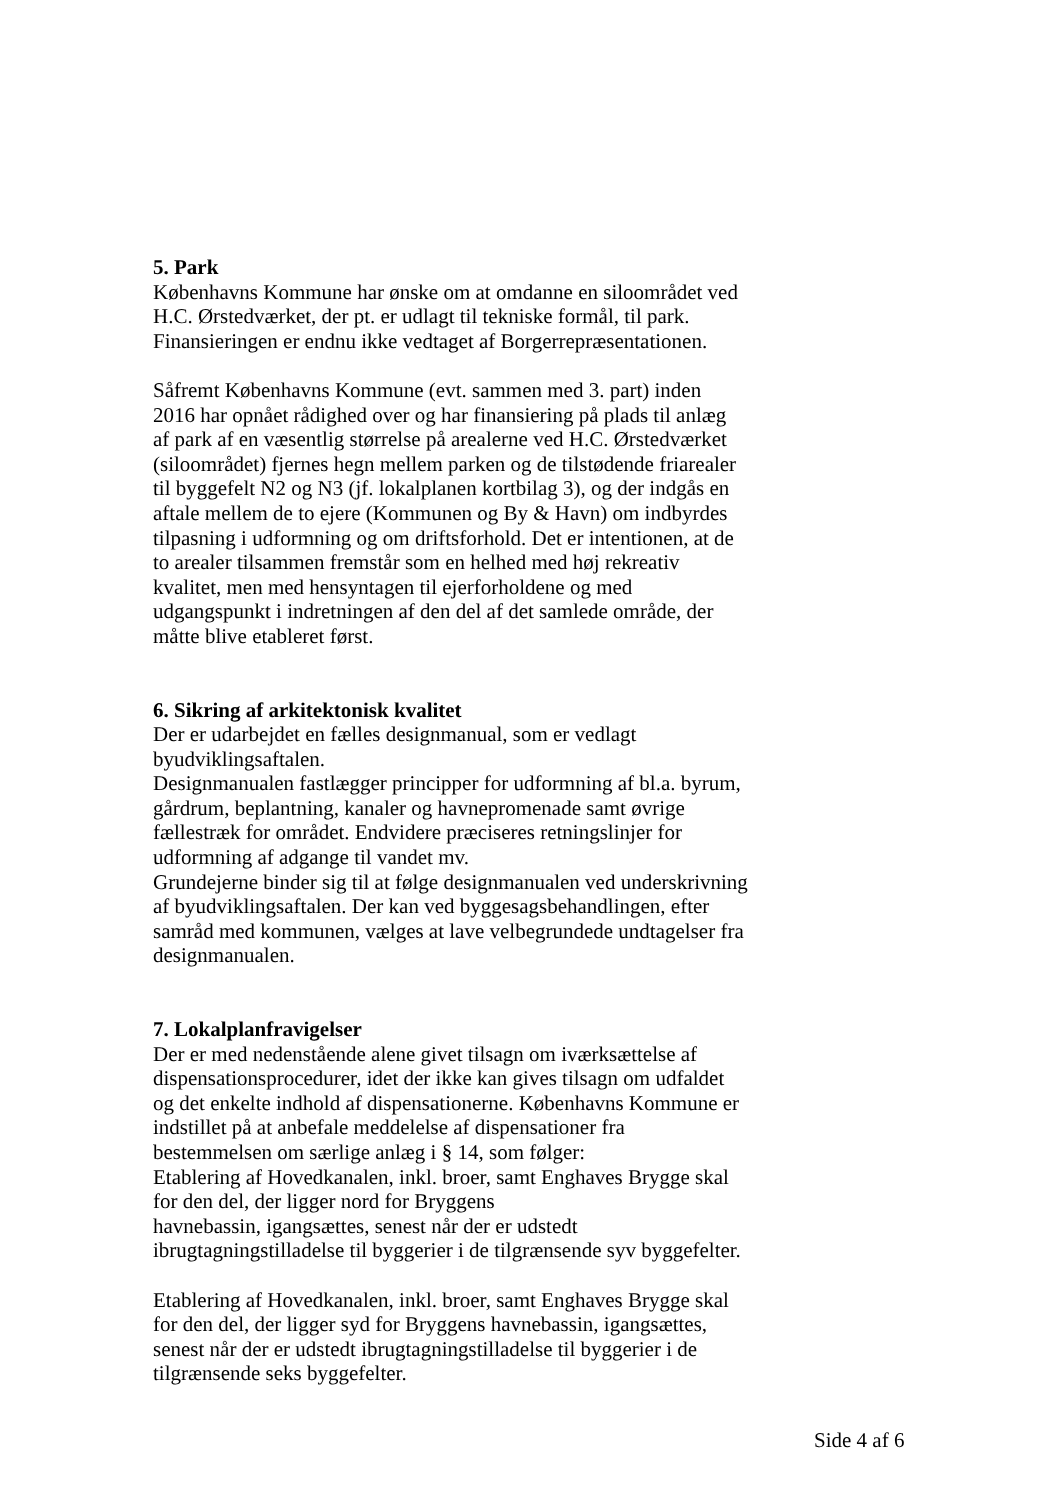5. Park
Københavns Kommune har ønske om at omdanne en siloområdet ved
H.C. Ørstedværket, der pt. er udlagt til tekniske formål, til park.
Finansieringen er endnu ikke vedtaget af Borgerrepræsentationen.
Såfremt Københavns Kommune (evt. sammen med 3. part) inden
2016 har opnået rådighed over og har finansiering på plads til anlæg
af park af en væsentlig størrelse på arealerne ved H.C. Ørstedværket
(siloområdet) fjernes hegn mellem parken og de tilstødende friarealer
til byggefelt N2 og N3 (jf. lokalplanen kortbilag 3), og der indgås en
aftale mellem de to ejere (Kommunen og By & Havn) om indbyrdes
tilpasning i udformning og om driftsforhold. Det er intentionen, at de
to arealer tilsammen fremstår som en helhed med høj rekreativ
kvalitet, men med hensyntagen til ejerforholdene og med
udgangspunkt i indretningen af den del af det samlede område, der
måtte blive etableret først.
6. Sikring af arkitektonisk kvalitet
Der er udarbejdet en fælles designmanual, som er vedlagt
byudviklingsaftalen.
Designmanualen fastlægger principper for udformning af bl.a. byrum,
gårdrum, beplantning, kanaler og havnepromenade samt øvrige
fællestræk for området. Endvidere præciseres retningslinjer for
udformning af adgange til vandet mv.
Grundejerne binder sig til at følge designmanualen ved underskrivning
af byudviklingsaftalen. Der kan ved byggesagsbehandlingen, efter
samråd med kommunen, vælges at lave velbegrundede undtagelser fra
designmanualen.
7. Lokalplanfravigelser
Der er med nedenstående alene givet tilsagn om iværksættelse af
dispensationsprocedurer, idet der ikke kan gives tilsagn om udfaldet
og det enkelte indhold af dispensationerne. Københavns Kommune er
indstillet på at anbefale meddelelse af dispensationer fra
bestemmelsen om særlige anlæg i § 14, som følger:
Etablering af Hovedkanalen, inkl. broer, samt Enghaves Brygge skal
for den del, der ligger nord for Bryggens
havnebassin, igangsættes, senest når der er udstedt
ibrugtagningstilladelse til byggerier i de tilgrænsende syv byggefelter.
Etablering af Hovedkanalen, inkl. broer, samt Enghaves Brygge skal
for den del, der ligger syd for Bryggens havnebassin, igangsættes,
senest når der er udstedt ibrugtagningstilladelse til byggerier i de
tilgrænsende seks byggefelter.
Side 4 af 6